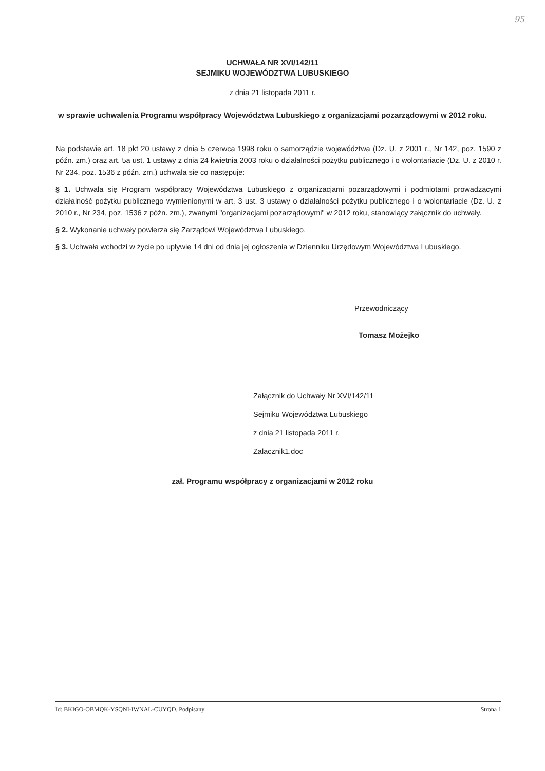95
UCHWAŁA NR XVI/142/11
SEJMIKU WOJEWÓDZTWA LUBUSKIEGO
z dnia 21 listopada 2011 r.
w sprawie uchwalenia Programu współpracy Województwa Lubuskiego z organizacjami pozarządowymi w 2012 roku.
Na podstawie art. 18 pkt 20 ustawy z dnia 5 czerwca 1998 roku o samorządzie województwa (Dz. U. z 2001 r., Nr 142, poz. 1590 z późn. zm.) oraz art. 5a ust. 1 ustawy z dnia 24 kwietnia 2003 roku o działalności pożytku publicznego i o wolontariacie (Dz. U. z 2010 r. Nr 234, poz. 1536 z późn. zm.) uchwala sie co następuje:
§ 1. Uchwala się Program współpracy Województwa Lubuskiego z organizacjami pozarządowymi i podmiotami prowadzącymi działalność pożytku publicznego wymienionymi w art. 3 ust. 3 ustawy o działalności pożytku publicznego i o wolontariacie (Dz. U. z 2010 r., Nr 234, poz. 1536 z późn. zm.), zwanymi "organizacjami pozarządowymi" w 2012 roku, stanowiący załącznik do uchwały.
§ 2. Wykonanie uchwały powierza się Zarządowi Województwa Lubuskiego.
§ 3. Uchwała wchodzi w życie po upływie 14 dni od dnia jej ogłoszenia w Dzienniku Urzędowym Województwa Lubuskiego.
Przewodniczący
Tomasz Możejko
Załącznik do Uchwały Nr XVI/142/11
Sejmiku Województwa Lubuskiego
z dnia 21 listopada 2011 r.
Zalacznik1.doc
zał. Programu współpracy z organizacjami w 2012 roku
Id: BKIGO-OBMQK-YSQNI-IWNAL-CUYQD. Podpisany Strona 1